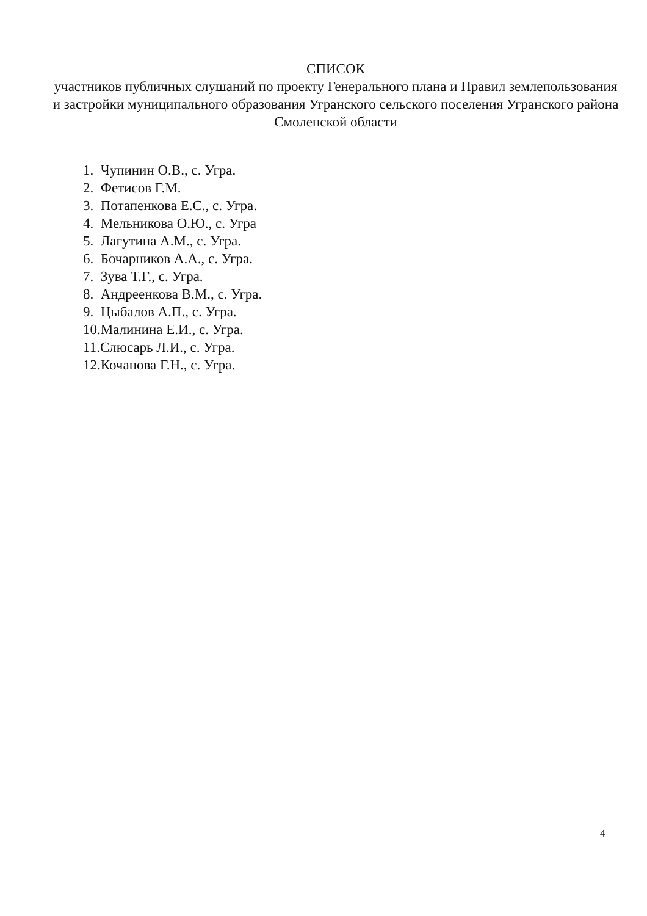СПИСОК
участников публичных слушаний по проекту Генерального плана и Правил землепользования и застройки муниципального образования Угранского сельского поселения Угранского района Смоленской области
1. Чупинин О.В., с. Угра.
2. Фетисов Г.М.
3. Потапенкова Е.С., с. Угра.
4. Мельникова О.Ю., с. Угра
5. Лагутина А.М., с. Угра.
6. Бочарников А.А., с. Угра.
7. Зува Т.Г., с. Угра.
8. Андреенкова В.М., с. Угра.
9. Цыбалов А.П., с. Угра.
10.Малинина Е.И., с. Угра.
11.Слюсарь Л.И., с. Угра.
12.Кочанова Г.Н., с. Угра.
4